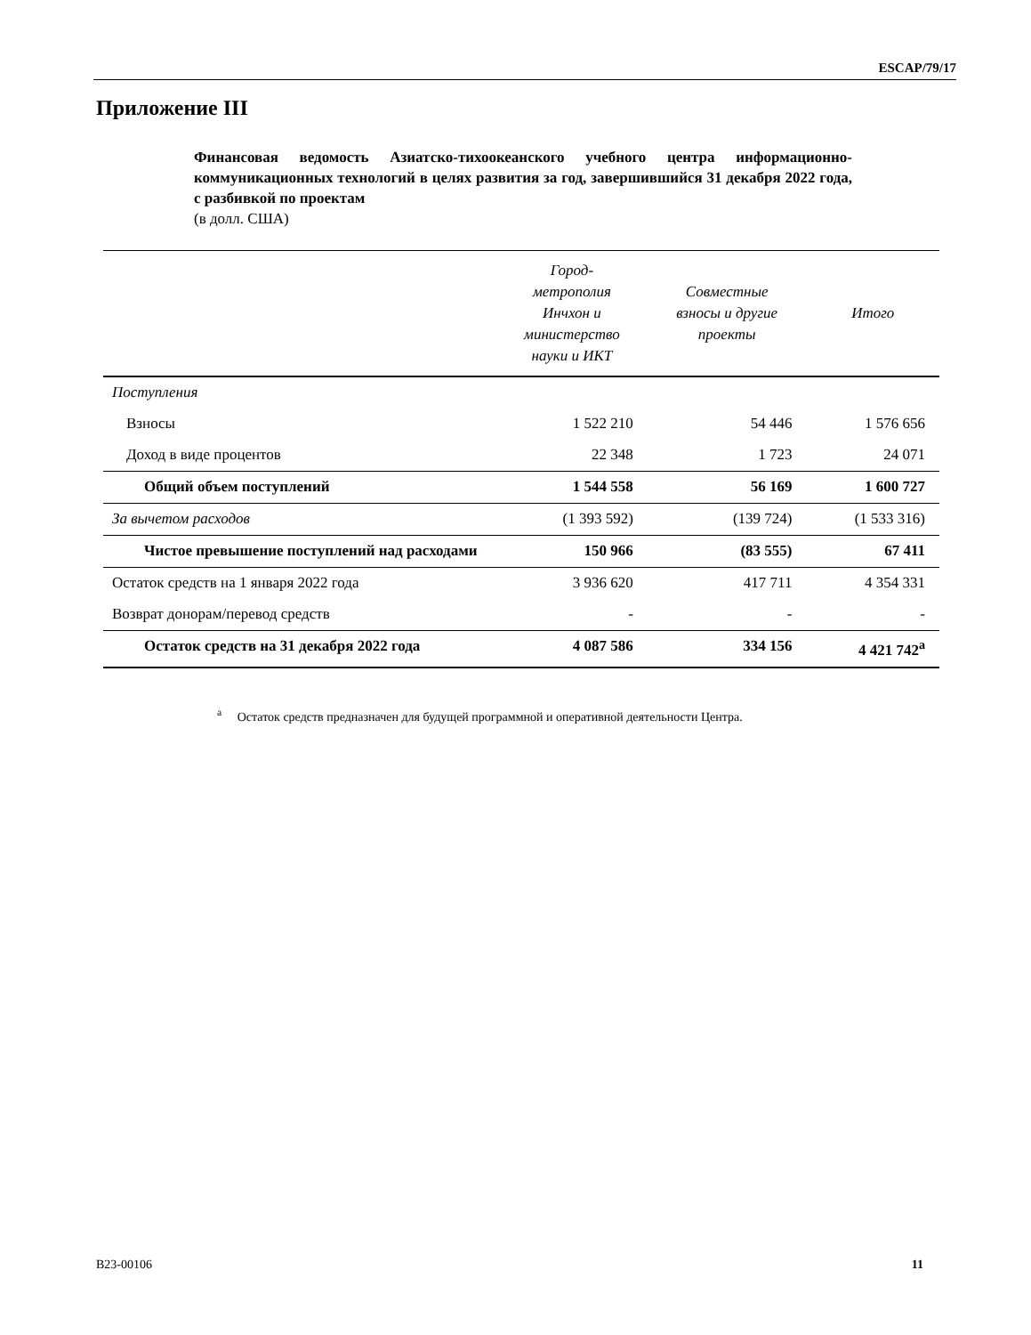ESCAP/79/17
Приложение III
Финансовая ведомость Азиатско-тихоокеанского учебного центра информационно-коммуникационных технологий в целях развития за год, завершившийся 31 декабря 2022 года, с разбивкой по проектам
(в долл. США)
| | Город- метрополия Инчхон и министерство науки и ИКТ | Совместные взносы и другие проекты | Итого |
| --- | --- | --- | --- |
| Поступления | | | |
| Взносы | 1 522 210 | 54 446 | 1 576 656 |
| Доход в виде процентов | 22 348 | 1 723 | 24 071 |
| Общий объем поступлений | 1 544 558 | 56 169 | 1 600 727 |
| За вычетом расходов | (1 393 592) | (139 724) | (1 533 316) |
| Чистое превышение поступлений над расходами | 150 966 | (83 555) | 67 411 |
| Остаток средств на 1 января 2022 года | 3 936 620 | 417 711 | 4 354 331 |
| Возврат донорам/перевод средств | - | - | - |
| Остаток средств на 31 декабря 2022 года | 4 087 586 | 334 156 | 4 421 742<sup>a</sup> |
<sup>a</sup> Остаток средств предназначен для будущей программной и оперативной деятельности Центра.
B23-00106 11